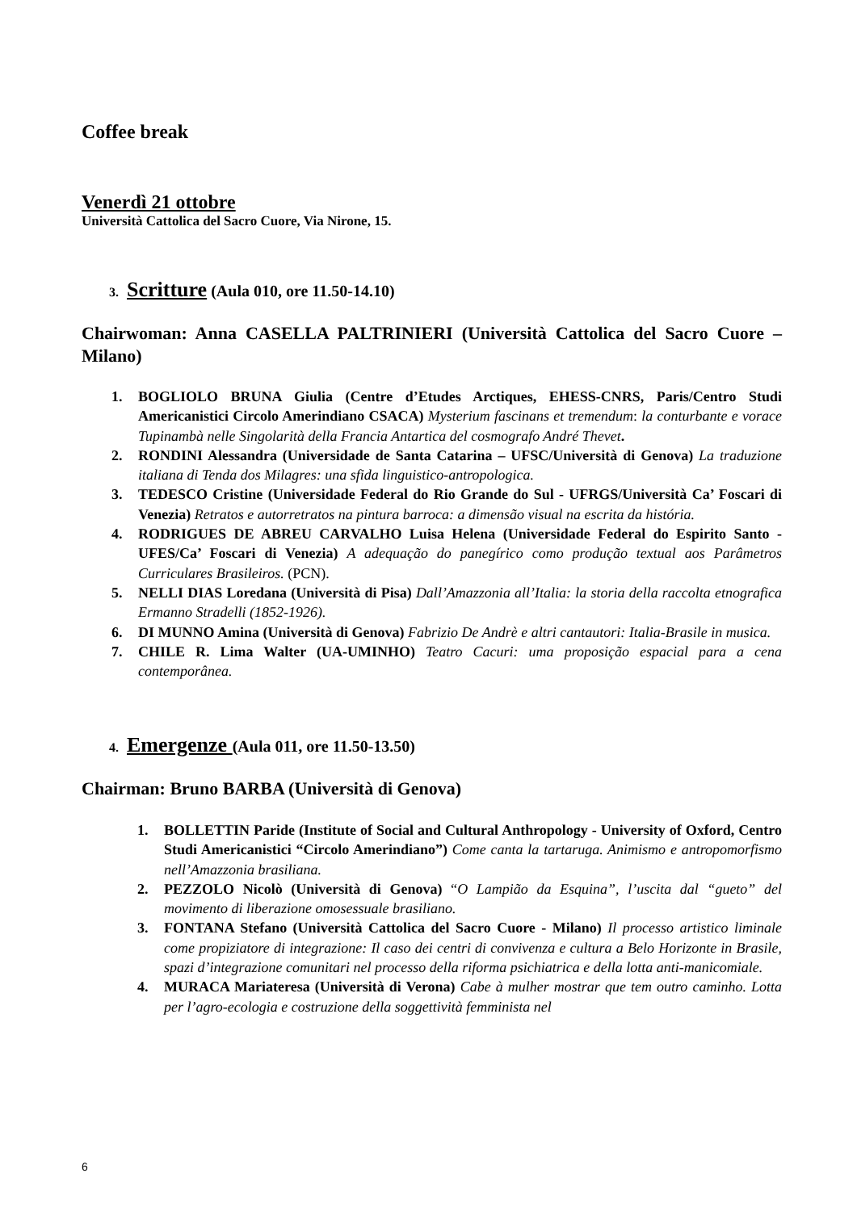Coffee break
Venerdì 21 ottobre
Università Cattolica del Sacro Cuore, Via Nirone, 15.
3. Scritture (Aula 010, ore 11.50-14.10)
Chairwoman: Anna CASELLA PALTRINIERI (Università Cattolica del Sacro Cuore – Milano)
1. BOGLIOLO BRUNA Giulia (Centre d’Etudes Arctiques, EHESS-CNRS, Paris/Centro Studi Americanistici Circolo Amerindiano CSACA) Mysterium fascinans et tremendum: la conturbante e vorace Tupinambà nelle Singolarità della Francia Antartica del cosmografo André Thevet.
2. RONDINI Alessandra (Universidade de Santa Catarina – UFSC/Università di Genova) La traduzione italiana di Tenda dos Milagres: una sfida linguistico-antropologica.
3. TEDESCO Cristine (Universidade Federal do Rio Grande do Sul - UFRGS/Università Ca’ Foscari di Venezia) Retratos e autorretratos na pintura barroca: a dimensão visual na escrita da história.
4. RODRIGUES DE ABREU CARVALHO Luisa Helena (Universidade Federal do Espirito Santo - UFES/Ca’ Foscari di Venezia) A adequação do panegírico como produção textual aos Parâmetros Curriculares Brasileiros. (PCN).
5. NELLI DIAS Loredana (Università di Pisa) Dall’Amazzonia all’Italia: la storia della raccolta etnografica Ermanno Stradelli (1852-1926).
6. DI MUNNO Amina (Università di Genova) Fabrizio De Andrè e altri cantautori: Italia-Brasile in musica.
7. CHILE R. Lima Walter (UA-UMINHO) Teatro Cacuri: uma proposição espacial para a cena contemporânea.
4. Emergenze (Aula 011, ore 11.50-13.50)
Chairman: Bruno BARBA (Università di Genova)
1. BOLLETTIN Paride (Institute of Social and Cultural Anthropology - University of Oxford, Centro Studi Americanistici “Circolo Amerindiano”) Come canta la tartaruga. Animismo e antropomorfismo nell’Amazzonia brasiliana.
2. PEZZOLO Nicolò (Università di Genova) “O Lampião da Esquina”, l’uscita dal “gueto” del movimento di liberazione omosessuale brasiliano.
3. FONTANA Stefano (Università Cattolica del Sacro Cuore - Milano) Il processo artistico liminale come propiziatore di integrazione: Il caso dei centri di convivenza e cultura a Belo Horizonte in Brasile, spazi d’integrazione comunitari nel processo della riforma psichiatrica e della lotta anti-manicomiale.
4. MURACA Mariateresa (Università di Verona) Cabe à mulher mostrar que tem outro caminho. Lotta per l’agro-ecologia e costruzione della soggettività femminista nel
6